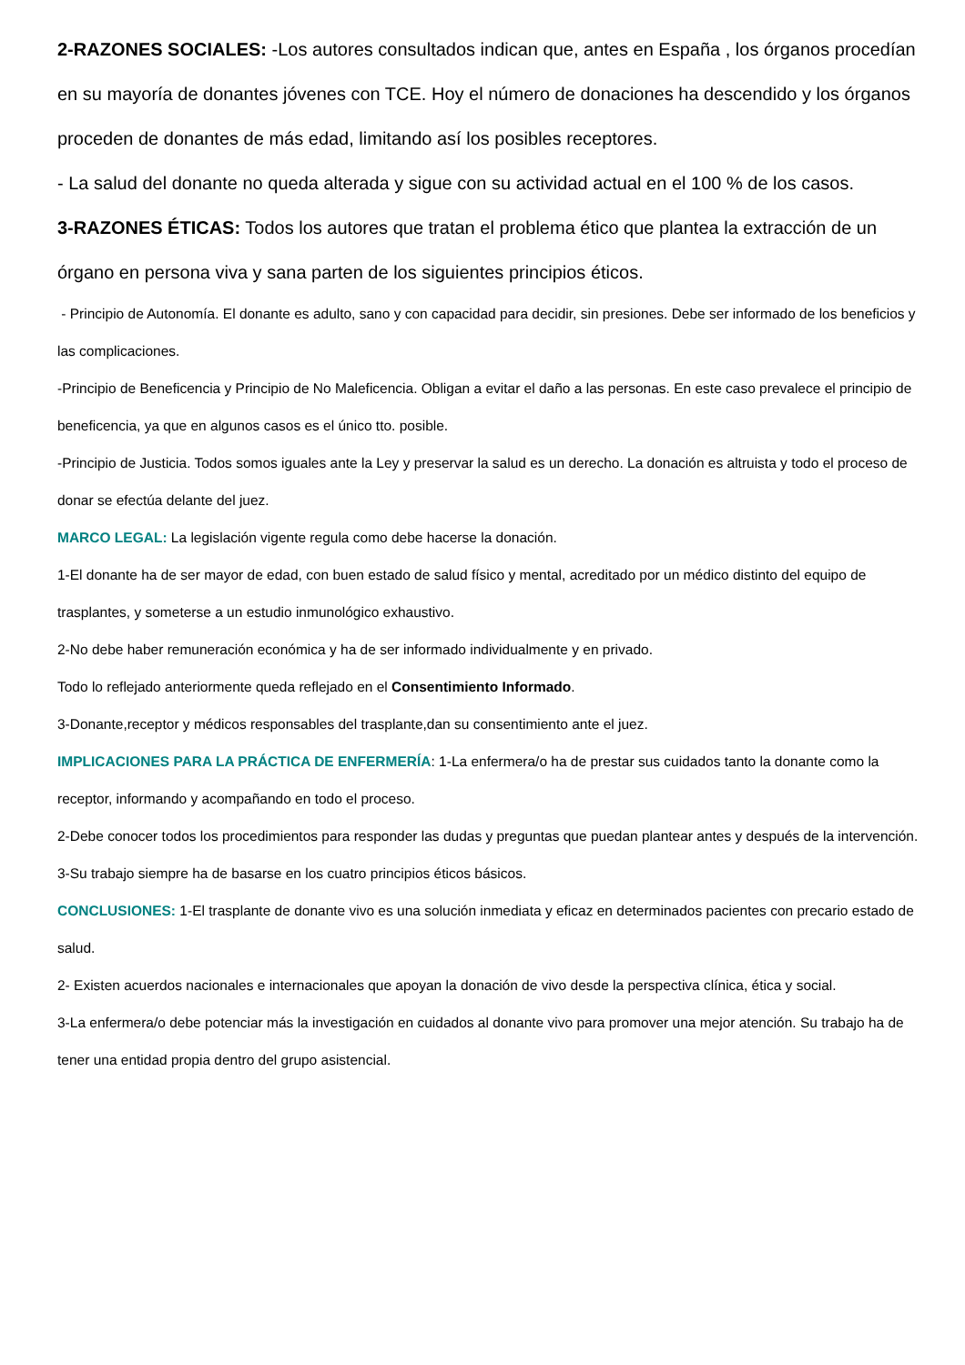2-RAZONES SOCIALES: -Los autores consultados indican que, antes en España , los órganos procedían en su mayoría de donantes jóvenes con TCE. Hoy el número de donaciones ha descendido y los órganos proceden de donantes de más edad, limitando así los posibles receptores.
- La salud del donante no queda alterada y sigue con su actividad actual en el 100 % de los casos.
3-RAZONES ÉTICAS: Todos los autores que tratan el problema ético que plantea la extracción de un órgano en persona viva y sana parten de los siguientes principios éticos.
- Principio de Autonomía. El donante es adulto, sano y con capacidad para decidir, sin presiones. Debe ser informado de los beneficios y las complicaciones.
-Principio de Beneficencia y Principio de No Maleficencia. Obligan a evitar el daño a las personas. En este caso prevalece el principio de beneficencia, ya que en algunos casos es el único tto. posible.
-Principio de Justicia. Todos somos iguales ante la Ley y preservar la salud es un derecho. La donación es altruista y todo el proceso de donar se efectúa delante del juez.
MARCO LEGAL: La legislación vigente regula como debe hacerse la donación.
1-El donante ha de ser mayor de edad, con buen estado de salud físico y mental, acreditado por un médico distinto del equipo de trasplantes, y someterse a un estudio inmunológico exhaustivo.
2-No debe haber remuneración económica y ha de ser informado individualmente y en privado.
Todo lo reflejado anteriormente queda reflejado en el Consentimiento Informado.
3-Donante,receptor y médicos responsables del trasplante,dan su consentimiento ante el juez.
IMPLICACIONES PARA LA PRÁCTICA DE ENFERMERÍA: 1-La enfermera/o ha de prestar sus cuidados tanto la donante como la receptor, informando y acompañando en todo el proceso.
2-Debe conocer todos los procedimientos para responder las dudas y preguntas que puedan plantear antes y después de la intervención.
3-Su trabajo siempre ha de basarse en los cuatro principios éticos básicos.
CONCLUSIONES: 1-El trasplante de donante vivo es una solución inmediata y eficaz en determinados pacientes con precario estado de salud.
2- Existen acuerdos nacionales e internacionales que apoyan la donación de vivo desde la perspectiva clínica, ética y social.
3-La enfermera/o debe potenciar más la investigación en cuidados al donante vivo para promover una mejor atención. Su trabajo ha de tener una entidad propia dentro del grupo asistencial.